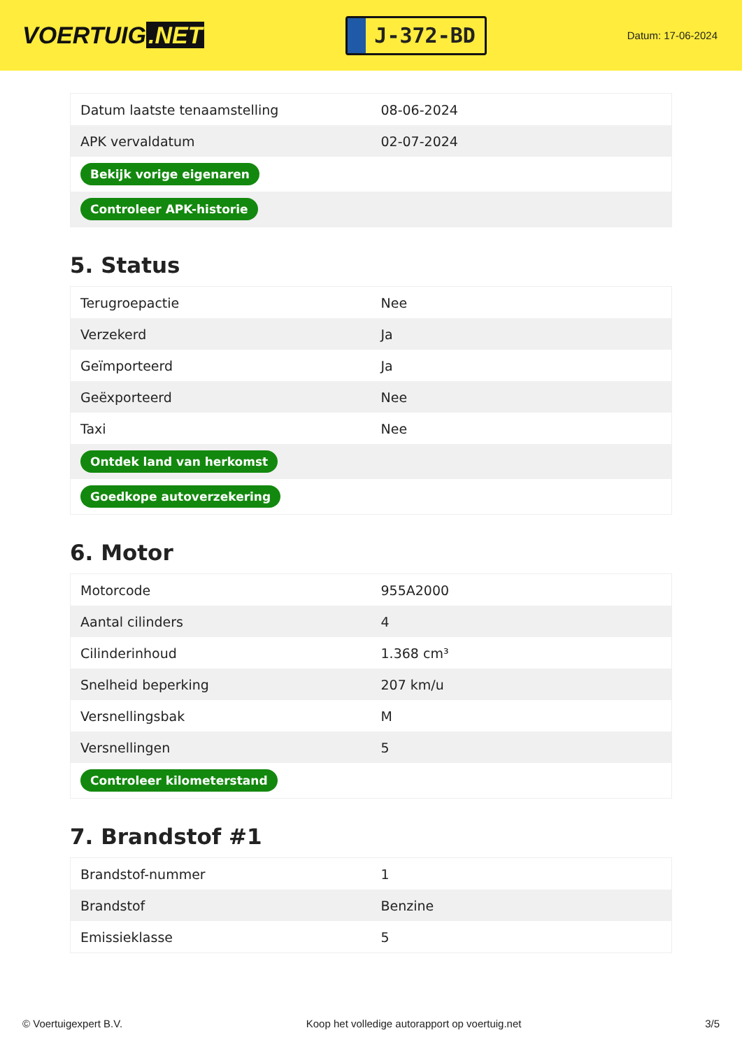VOERTUIG.NET
J-372-BD
Datum: 17-06-2024
| Datum laatste tenaamstelling | 08-06-2024 |
| APK vervaldatum | 02-07-2024 |
| Bekijk vorige eigenaren | |
| Controleer APK-historie | |
5. Status
| Terugroepactie | Nee |
| Verzekerd | Ja |
| Geïmporteerd | Ja |
| Geëxporteerd | Nee |
| Taxi | Nee |
| Ontdek land van herkomst | |
| Goedkope autoverzekering | |
6. Motor
| Motorcode | 955A2000 |
| Aantal cilinders | 4 |
| Cilinderinhoud | 1.368 cm³ |
| Snelheid beperking | 207 km/u |
| Versnellingsbak | M |
| Versnellingen | 5 |
| Controleer kilometerstand | |
7. Brandstof #1
| Brandstof-nummer | 1 |
| Brandstof | Benzine |
| Emissieklasse | 5 |
© Voertuigexpert B.V. Koop het volledige autorapport op voertuig.net 3/5